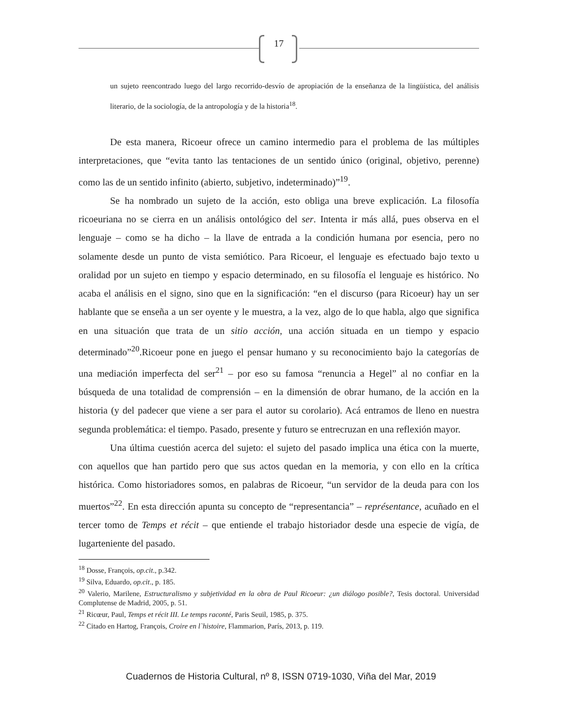17
un sujeto reencontrado luego del largo recorrido-desvío de apropiación de la enseñanza de la lingüística, del análisis literario, de la sociología, de la antropología y de la historia<sup>18</sup>.
De esta manera, Ricoeur ofrece un camino intermedio para el problema de las múltiples interpretaciones, que “evita tanto las tentaciones de un sentido único (original, objetivo, perenne) como las de un sentido infinito (abierto, subjetivo, indeterminado)”<sup>19</sup>.
Se ha nombrado un sujeto de la acción, esto obliga una breve explicación. La filosofía ricoeuriana no se cierra en un análisis ontológico del ser. Intenta ir más allá, pues observa en el lenguaje – como se ha dicho – la llave de entrada a la condición humana por esencia, pero no solamente desde un punto de vista semiótico. Para Ricoeur, el lenguaje es efectuado bajo texto u oralidad por un sujeto en tiempo y espacio determinado, en su filosofía el lenguaje es histórico. No acaba el análisis en el signo, sino que en la significación: “en el discurso (para Ricoeur) hay un ser hablante que se enseña a un ser oyente y le muestra, a la vez, algo de lo que habla, algo que significa en una situación que trata de un sitio acción, una acción situada en un tiempo y espacio determinado”<sup>20</sup>.Ricoeur pone en juego el pensar humano y su reconocimiento bajo la categorías de una mediación imperfecta del ser<sup>21</sup> – por eso su famosa “renuncia a Hegel” al no confiar en la búsqueda de una totalidad de comprensión – en la dimensión de obrar humano, de la acción en la historia (y del padecer que viene a ser para el autor su corolario). Acá entramos de lleno en nuestra segunda problemática: el tiempo. Pasado, presente y futuro se entrecruzan en una reflexión mayor.
Una última cuestión acerca del sujeto: el sujeto del pasado implica una ética con la muerte, con aquellos que han partido pero que sus actos quedan en la memoria, y con ello en la crítica histórica. Como historiadores somos, en palabras de Ricoeur, “un servidor de la deuda para con los muertos”<sup>22</sup>. En esta dirección apunta su concepto de “representancia” – représentance, acuñado en el tercer tomo de Temps et récit – que entiende el trabajo historiador desde una especie de vigía, de lugarteniente del pasado.
<sup>18</sup> Dosse, François, op.cit., p.342.
<sup>19</sup> Silva, Eduardo, op.cit., p. 185.
<sup>20</sup> Valerio, Marilene, Estructuralismo y subjetividad en la obra de Paul Ricoeur: ¿un diálogo posible?, Tesis doctoral. Universidad Complutense de Madrid, 2005, p. 51.
<sup>21</sup> Ricœur, Paul, Temps et récit III. Le temps raconté, Paris Seuil, 1985, p. 375.
<sup>22</sup> Citado en Hartog, François, Croire en l`histoire, Flammarion, París, 2013, p. 119.
Cuadernos de Historia Cultural, nº 8, ISSN 0719-1030, Viña del Mar, 2019